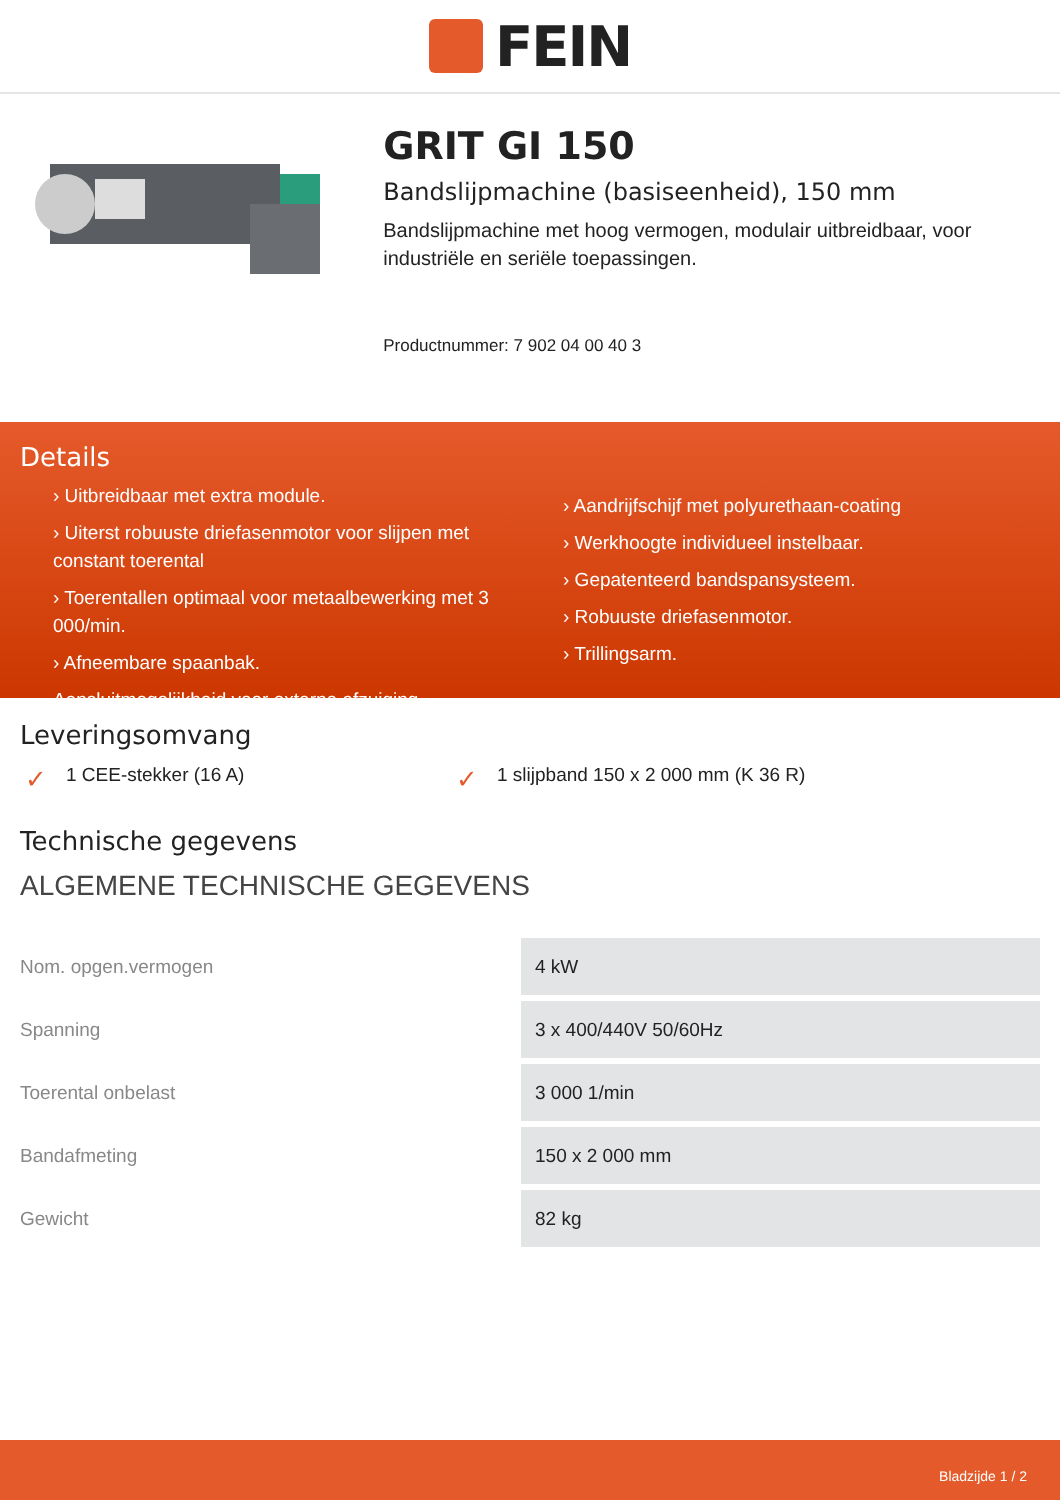FEIN
GRIT GI 150
Bandslijpmachine (basiseenheid), 150 mm
Bandslijpmachine met hoog vermogen, modulair uitbreidbaar, voor industriële en seriële toepassingen.
Productnummer: 7 902 04 00 40 3
Details
› Uitbreidbaar met extra module.
› Uiterst robuuste driefasenmotor voor slijpen met constant toerental
› Toerentallen optimaal voor metaalbewerking met 3 000/min.
› Afneembare spaanbak.
Aansluitmogelijkheid voor externe afzuiging.
› Aandrijfschijf met polyurethaan-coating
› Werkhoogte individueel instelbaar.
› Gepatenteerd bandspansysteem.
› Robuuste driefasenmotor.
› Trillingsarm.
Leveringsomvang
✓ 1 CEE-stekker (16 A)
✓ 1 slijpband 150 x 2 000 mm (K 36 R)
Technische gegevens
ALGEMENE TECHNISCHE GEGEVENS
| Nom. opgen.vermogen | 4 kW |
| Spanning | 3 x 400/440V 50/60Hz |
| Toerental onbelast | 3 000 1/min |
| Bandafmeting | 150 x 2 000 mm |
| Gewicht | 82 kg |
Bladzijde 1 / 2